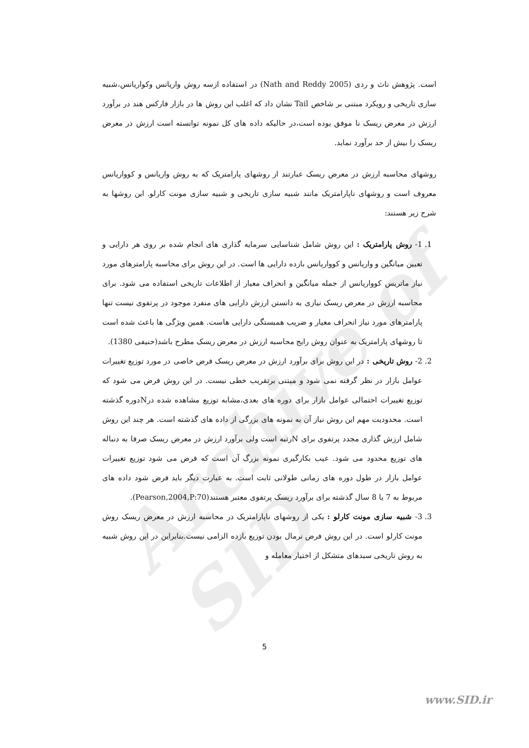Archive of SID
است. پژوهش ناث و ردی (Nath and Reddy 2005) در استفاده ازسه روش واریانس وکواریانس،شبیه سازی تاریخی و رویکرد مبتنی بر شاخص Tail نشان داد که اغلب این روش ها در بازار فارکس هند در برآورد ارزش در معرض ریسک نا موفق بوده است،در حالیکه داده های کل نمونه توانسته است ارزش در معرض ریسک را بیش از حد برآورد نماید.
روشهای محاسبه ارزش در معرض ریسک عبارتند از روشهای پارامتریک که به روش واریانس و کوواریانس معروف است و روشهای ناپارامتریک مانند شبیه سازی تاریخی و شبیه سازی مونت کارلو. این روشها به شرح زیر هستند:
1. 1- روش پارامتریک : این روش شامل شناسایی سرمایه گذاری های انجام شده بر روی هر دارایی و تعیین میانگین و واریانس و کوواریانس بازده دارایی ها است. در این روش برای محاسبه پارامترهای مورد نیاز ماتریس کوواریانس از جمله میانگین و انحراف معیار از اطلاعات تاریخی استفاده می شود. برای محاسبه ارزش در معرض ریسک نیازی به دانستن ارزش دارایی های منفرد موجود در پرتفوی نیست تنها پارامترهای مورد نیاز انحراف معیار و ضریب همبستگی دارایی هاست. همین ویژگی ها باعث شده است تا روشهای پارامتریک به عنوان روش رایج محاسبه ارزش در معرض ریسک مطرح باشد(حنیفی 1380).
2. 2- روش تاریخی : در این روش برای برآورد ارزش در معرض ریسک فرض خاصی در مورد توزیع تغییرات عوامل بازار در نظر گرفته نمی شود و مبتنی برتقریب خطی نیست. در این روش فرض می شود که توزیع تغییرات احتمالی عوامل بازار برای دوره های بعدی،مشابه توزیع مشاهده شده درNدوره گذشته است. محدودیت مهم این روش نیاز آن به نمونه های بزرگی از داده های گذشته است. هر چند این روش شامل ارزش گذاری مجدد پرتفوی برای Nرتبه است ولی برآورد ارزش در معرض ریسک صرفا به دنباله های توزیع محدود می شود. عیب بکارگیری نمونه بزرگ آن است که فرض می شود توزیع تغییرات عوامل بازار در طول دوره های زمانی طولانی ثابت است. به عبارت دیگر باید فرض شود داده های مربوط به 7 یا 8 سال گذشته برای برآورد ریسک پرتفوی معتبر هستند(Pearson,2004,P:70).
3. 3- شبیه سازی مونت کارلو : یکی از روشهای ناپارامتریک در محاسبه ارزش در معرض ریسک روش مونت کارلو است. در این روش فرض نرمال بودن توزیع بازده الزامی نیست.بنابراین در این روش شبیه به روش تاریخی سبدهای متشکل از اختیار معامله و
5
www.SID.ir